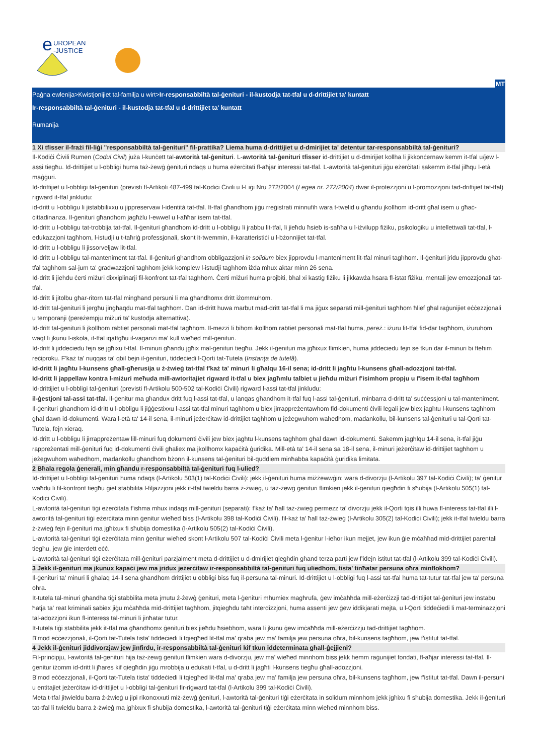e
UROPEAN
-JUSTICE
MT
Paġna ewlenija>Kwistjonijiet tal-familja u wirt>Ir-responsabbiltà tal-ġenituri - il-kustodja tat-tfal u d-drittijiet ta' kuntatt
Ir-responsabbiltà tal-ġenituri - il-kustodja tat-tfal u d-drittijiet ta' kuntatt
Rumanija
1 Xi tfisser il-frażi fil-liġi "responsabbiltà tal-ġenituri" fil-prattika? Liema huma d-drittijiet u d-dmirijiet ta' detentur tar-responsabbiltà tal-ġenituri?
Il-Kodiċi Ċivili Rumen (Codul Civil) juża l-kunċett tal-awtorità tal-ġenituri. L-awtorità tal-ġenituri tfisser id-drittijiet u d-dmirijiet kollha li jikkonċernaw kemm it-tfal u/jew l-assi tiegħu. Id-drittijiet u l-obbligi huma taż-żewġ ġenituri ndaqs u huma eżerċitati fl-aħjar interessi tat-tfal. L-awtorità tal-ġenituri jiġu eżerċitati sakemm it-tfal jilħqu l-età maġġuri.
Id-drittijiet u l-obbligi tal-ġenituri (previsti fl-Artikoli 487-499 tal-Kodiċi Ċivili u l-Liġi Nru 272/2004 (Legea nr. 272/2004) dwar il-protezzjoni u l-promozzjoni tad-drittijiet tat-tfal) rigward it-tfal jinkludu:
id-dritt u l-obbligu li jistabbilixxu u jippreservaw l-identità tat-tfal. It-tfal għandhom jiġu rreġistrati minnufih wara t-twelid u għandu jkollhom id-dritt għal isem u għaċ-ċittadinanza. Il-ġenituri għandhom jagħżlu l-ewwel u l-aħħar isem tat-tfal.
Id-dritt u l-obbligu tat-trobbija tat-tfal. Il-ġenituri għandhom id-dritt u l-obbligu li jrabbu lit-tfal, li jieħdu ħsieb is-saħħa u l-iżvilupp fiżiku, psikoloġiku u intellettwali tat-tfal, l-edukazzjoni tagħhom, l-istudji u t-taħriġ professjonali, skont it-twemmin, il-karatteristiċi u l-bżonnijiet tat-tfal.
Id-dritt u l-obbligu li jissorveljaw lit-tfal.
Id-dritt u l-obbligu tal-manteniment tat-tfal. Il-ġenituri għandhom obbligazzjoni in solidum biex jipprovdu l-manteniment lit-tfal minuri tagħhom. Il-ġenituri jridu jipprovdu għat-tfal tagħhom sal-jum ta' gradwazzjoni tagħhom jekk komplew l-istudji tagħhom iżda mhux aktar minn 26 sena.
Id-dritt li jieħdu ċerti miżuri dixxiplinarji fil-konfront tat-tfal tagħhom. Ċerti miżuri huma projbiti, bħal xi kastig fiżiku li jikkawża ħsara fl-istat fiżiku, mentali jew emozzjonali tat-tfal.
Id-dritt li jitolbu għar-ritorn tat-tfal mingħand persuni li ma għandhomx dritt iżommuhom.
Id-dritt tal-ġenituri li jergħu jingħaqdu mat-tfal tagħhom. Dan id-dritt huwa marbut mad-dritt tat-tfal li ma jiġux separati mill-ġenituri tagħhom ħlief għal raġunijiet eċċezzjonali u temporanji (pereżempju miżuri ta' kustodja alternattiva).
Id-dritt tal-ġenituri li jkollhom rabtiet personali mat-tfal tagħhom. Il-mezzi li bihom ikollhom rabtiet personali mat-tfal huma, pereż.: iżuru lit-tfal fid-dar tagħhom, iżuruhom waqt li jkunu l-iskola, it-tfal iqattgħu il-vaganzi ma' kull wieħed mill-ġenituri.
Id-dritt li jiddeċiedu fejn se jgħixu t-tfal. Il-minuri għandu jgħix mal-ġenituri tiegħu. Jekk il-ġenituri ma jgħixux flimkien, huma jiddeċiedu fejn se tkun dar il-minuri bi ftehim reċiproku. F'każ ta' nuqqas ta' qbil bejn il-ġenituri, tiddeċiedi l-Qorti tat-Tutela (Instanţa de tutelă).
id-dritt li jagħtu l-kunsens għall-għerusija u ż-żwieġ tat-tfal f'każ ta' minuri li għalqu 16-il sena; id-dritt li jagħtu l-kunsens għall-adozzjoni tat-tfal.
Id-dritt li jappellaw kontra l-miżuri meħuda mill-awtoritajiet rigward it-tfal u biex jagħmlu talbiet u jieħdu miżuri f'isimhom propju u f'isem it-tfal tagħhom
Id-drittijiet u l-obbligi tal-ġenituri (previsti fl-Artikolu 500-502 tal-Kodiċi Ċivili) rigward l-assi tat-tfal jinkludu:
il-ġestjoni tal-assi tat-tfal. Il-ġenitur ma għandux dritt fuq l-assi tat-tfal, u lanqas għandhom it-tfal fuq l-assi tal-ġenituri, minbarra d-dritt ta' suċċessjoni u tal-manteniment. Il-ġenituri għandhom id-dritt u l-obbligu li jiġġestixxu l-assi tat-tfal minuri tagħhom u biex jirrappreżentawhom fid-dokumenti ċivili legali jew biex jagħtu l-kunsens tagħhom għal dawn id-dokumenti. Wara l-età ta' 14-il sena, il-minuri jeżerċitaw id-drittijiet tagħhom u jeżegwuhom waħedhom, madankollu, bil-kunsens tal-ġenituri u tal-Qorti tat-Tutela, fejn xieraq.
Id-dritt u l-obbligu li jirrappreżentaw lill-minuri fuq dokumenti ċivili jew biex jagħtu l-kunsens tagħhom għal dawn id-dokumenti. Sakemm jagħlqu 14-il sena, it-tfal jiġu rappreżentati mill-ġenituri fuq id-dokumenti ċivili għaliex ma jkollhomx kapaċità ġuridika. Mill-età ta' 14-il sena sa 18-il sena, il-minuri jeżerċitaw id-drittijiet tagħhom u jeżegwuhom waħedhom, madankollu għandhom bżonn il-kunsens tal-ġenituri bil-quddiem minħabba kapaċità ġuridika limitata.
2 Bħala regola ġenerali, min għandu r-responsabbiltà tal-ġenituri fuq l-ulied?
Id-drittijiet u l-obbligi tal-ġenituri huma ndaqs (l-Artikolu 503(1) tal-Kodiċi Ċivili): jekk il-ġenituri huma miżżewwġin; wara d-divorzju (l-Artikolu 397 tal-Kodiċi Ċivili); ta' ġenitur waħdu li fil-konfront tiegħu ġiet stabbilita l-filjazzjoni jekk it-tfal twieldu barra ż-żwieġ, u taż-żewġ ġenituri flimkien jekk il-ġenituri qiegħdin fi sħubija (l-Artikolu 505(1) tal-Kodiċi Ċivili).
L-awtorità tal-ġenituri tiġi eżerċitata f'ishma mhux indaqs mill-ġenituri (separati): f'każ ta' ħall taż-żwieġ permezz ta' divorzju jekk il-Qorti tqis illi huwa fl-interess tat-tfal illi l-awtorità tal-ġenituri tiġi eżerċitata minn ġenitur wieħed biss (l-Artikolu 398 tal-Kodiċi Ċivili). fil-każ ta' ħall taż-żwieġ (l-Artikolu 305(2) tal-Kodiċi Ċivili); jekk it-tfal twieldu barra ż-żwieġ fejn il-ġenituri ma jgħixux fi sħubija domestika (l-Artikolu 505(2) tal-Kodiċi Ċivili).
L-awtorità tal-ġenituri tiġi eżerċitata minn ġenitur wieħed skont l-Artikolu 507 tal-Kodiċi Ċivili meta l-ġenitur l-ieħor ikun mejjet, jew ikun ġie mċaħħad mid-drittijiet parentali tiegħu, jew ġie interdett eċċ.
L-awtorità tal-ġenituri tiġi eżerċitata mill-ġenituri parzjalment meta d-drittijiet u d-dmirijiet qiegħdin għand terza parti jew f'idejn istitut tat-tfal (l-Artikolu 399 tal-Kodiċi Ċivili).
3 Jekk il-ġenituri ma jkunux kapaċi jew ma jridux jeżerċitaw ir-responsabbiltà tal-ġenituri fuq uliedhom, tista' tinħatar persuna oħra minflokhom?
Il-ġenituri ta' minuri li għalaq 14-il sena għandhom drittijiet u obbligi biss fuq il-persuna tal-minuri. Id-drittijiet u l-obbligi fuq l-assi tat-tfal huma tat-tutur tat-tfal jew ta' persuna oħra.
It-tutela tal-minuri għandha tiġi stabbilita meta jmutu ż-żewġ ġenituri, meta l-ġenituri mhumiex magħrufa, ġew imċaħħda mill-eżerċizzji tad-drittijiet tal-ġenituri jew instabu ħatja ta' reat kriminali sabiex jiġu mċaħħda mid-drittijiet tagħhom, jitqiegħdu taħt interdizzjoni, huma assenti jew ġew iddikjarati mejta, u l-Qorti tiddeċiedi li mat-terminazzjoni tal-adozzjoni ikun fl-interess tal-minuri li jinħatar tutur.
It-tutela tiġi stabbilita jekk it-tfal ma għandhomx ġenituri biex jieħdu ħsiebhom, wara li jkunu ġew imċaħħda mill-eżerċizzju tad-drittijiet tagħhom.
B'mod eċċezzjonali, il-Qorti tat-Tutela tista' tiddeċiedi li tqiegħed lit-tfal ma' qraba jew ma' familja jew persuna oħra, bil-kunsens tagħhom, jew f'istitut tat-tfal.
4 Jekk il-ġenituri jiddivorzjaw jew jinfirdu, ir-responsabbiltà tal-ġenituri kif tkun iddeterminata għall-ġejjieni?
Fil-prinċipju, l-awtorità tal-ġenituri hija taż-żewġ ġenituri flimkien wara d-divorzju, jew ma' wieħed minnhom biss jekk hemm raġunijiet fondati, fl-aħjar interessi tat-tfal. Il-ġenitur iżomm id-dritt li jħares kif qiegħdin jiġu mrobbija u edukati t-tfal, u d-dritt li jagħti l-kunsens tiegħu għall-adozzjoni.
B'mod eċċezzjonali, il-Qorti tat-Tutela tista' tiddeċiedi li tqiegħed lit-tfal ma' qraba jew ma' familja jew persuna oħra, bil-kunsens tagħhom, jew f'istitut tat-tfal. Dawn il-persuni u entitajiet jeżerċitaw id-drittijiet u l-obbligi tal-ġenituri fir-rigward tat-tfal (l-Artikolu 399 tal-Kodiċi Ċivili).
Meta t-tfal jitwieldu barra ż-żwieġ u jipi rikonoxxuti miż-żewġ ġenituri, l-awtorità tal-ġenituri tiġi eżerċitata in solidum minnhom jekk jgħixu fi sħubija domestika. Jekk il-ġenituri tat-tfal li twieldu barra ż-żwieġ ma jgħixux fi sħubija domestika, l-awtorità tal-ġenituri tiġi eżerċitata minn wieħed minnhom biss.